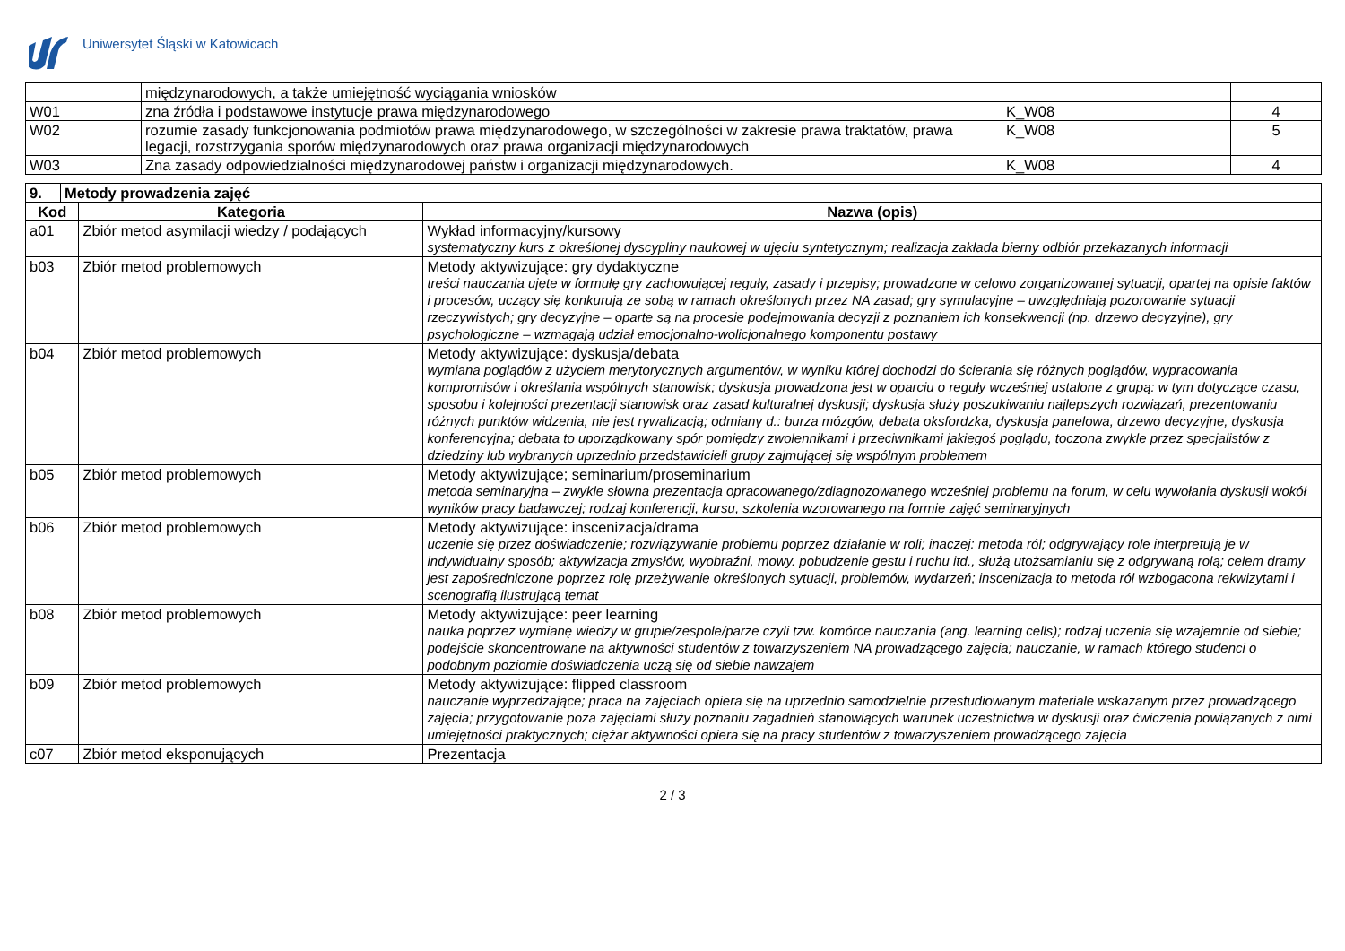Uniwersytet Śląski w Katowicach
| | międzynarodowych, a także umiejętność wyciągania wniosków | | |
| W01 | zna źródła i podstawowe instytucje prawa międzynarodowego | K_W08 | 4 |
| W02 | rozumie zasady funkcjonowania podmiotów prawa międzynarodowego, w szczególności w zakresie prawa traktatów, prawa legacji, rozstrzygania sporów międzynarodowych oraz prawa organizacji międzynarodowych | K_W08 | 5 |
| W03 | Zna zasady odpowiedzialności międzynarodowej państw i organizacji międzynarodowych. | K_W08 | 4 |
| 9. | Metody prowadzenia zajęć | | |
| --- | --- | --- | --- |
| Kod | | Kategoria | Nazwa (opis) |
| a01 | | Zbiór metod asymilacji wiedzy / podających | Wykład informacyjny/kursowy systematyczny kurs z określonej dyscypliny naukowej w ujęciu syntetycznym; realizacja zakłada bierny odbiór przekazanych informacji |
| b03 | | Zbiór metod problemowych | Metody aktywizujące: gry dydaktyczne treści nauczania ujęte w formułę gry zachowującej reguły, zasady i przepisy; prowadzone w celowo zorganizowanej sytuacji, opartej na opisie faktów i procesów, uczący się konkurują ze sobą w ramach określonych przez NA zasad; gry symulacyjne – uwzględniają pozorowanie sytuacji rzeczywistych; gry decyzyjne – oparte są na procesie podejmowania decyzji z poznaniem ich konsekwencji (np. drzewo decyzyjne), gry psychologiczne – wzmagają udział emocjonalno-wolicjonalnego komponentu postawy |
| b04 | | Zbiór metod problemowych | Metody aktywizujące: dyskusja/debata wymiana poglądów z użyciem merytorycznych argumentów, w wyniku której dochodzi do ścierania się różnych poglądów, wypracowania kompromisów i określania wspólnych stanowisk; dyskusja prowadzona jest w oparciu o reguły wcześniej ustalone z grupą: w tym dotyczące czasu, sposobu i kolejności prezentacji stanowisk oraz zasad kulturalnej dyskusji; dyskusja służy poszukiwaniu najlepszych rozwiązań, prezentowaniu różnych punktów widzenia, nie jest rywalizacją; odmiany d.: burza mózgów, debata oksfordzka, dyskusja panelowa, drzewo decyzyjne, dyskusja konferencyjna; debata to uporządkowany spór pomiędzy zwolennikami i przeciwnikami jakiegoś poglądu, toczona zwykle przez specjalistów z dziedziny lub wybranych uprzednio przedstawicieli grupy zajmującej się wspólnym problemem |
| b05 | | Zbiór metod problemowych | Metody aktywizujące; seminarium/proseminarium metoda seminaryjna – zwykle słowna prezentacja opracowanego/zdiagnozowanego wcześniej problemu na forum, w celu wywołania dyskusji wokół wyników pracy badawczej; rodzaj konferencji, kursu, szkolenia wzorowanego na formie zajęć seminaryjnych |
| b06 | | Zbiór metod problemowych | Metody aktywizujące: inscenizacja/drama uczenie się przez doświadczenie; rozwiązywanie problemu poprzez działanie w roli; inaczej: metoda ról; odgrywający role interpretują je w indywidualny sposób; aktywizacja zmysłów, wyobraźni, mowy. pobudzenie gestu i ruchu itd., służą utożsamianiu się z odgrywaną rolą; celem dramy jest zapośredniczone poprzez rolę przeżywanie określonych sytuacji, problemów, wydarzeń; inscenizacja to metoda ról wzbogacona rekwizytami i scenografią ilustrującą temat |
| b08 | | Zbiór metod problemowych | Metody aktywizujące: peer learning nauka poprzez wymianę wiedzy w grupie/zespole/parze czyli tzw. komórce nauczania (ang. learning cells); rodzaj uczenia się wzajemnie od siebie; podejście skoncentrowane na aktywności studentów z towarzyszeniem NA prowadzącego zajęcia; nauczanie, w ramach którego studenci o podobnym poziomie doświadczenia uczą się od siebie nawzajem |
| b09 | | Zbiór metod problemowych | Metody aktywizujące: flipped classroom nauczanie wyprzedzające; praca na zajęciach opiera się na uprzednio samodzielnie przestudiowanym materiale wskazanym przez prowadzącego zajęcia; przygotowanie poza zajęciami służy poznaniu zagadnień stanowiących warunek uczestnictwa w dyskusji oraz ćwiczenia powiązanych z nimi umiejętności praktycznych; ciężar aktywności opiera się na pracy studentów z towarzyszeniem prowadzącego zajęcia |
| c07 | | Zbiór metod eksponujących | Prezentacja |
2 / 3